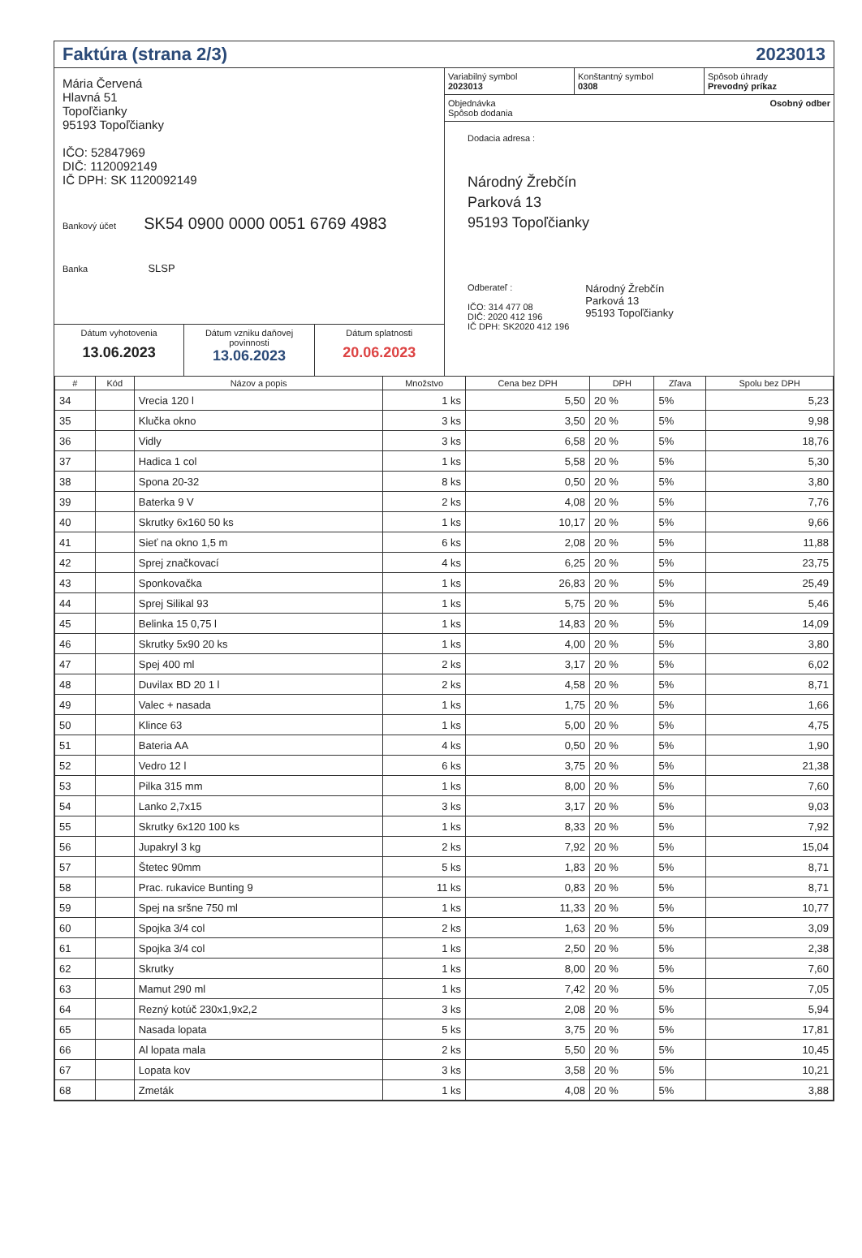Faktúra (strana 2/3) 2023013
Mária Červená
Hlavná 51
Topoľčianky
95193 Topoľčianky
IČO: 52847969
DIČ: 1120092149
IČ DPH: SK 1120092149
Bankový účet SK54 0900 0000 0051 6769 4983
Banka SLSP
Dátum vyhotovenia
13.06.2023
Dátum vzniku daňovej povinnosti
13.06.2023
Dátum splatnosti
20.06.2023
Variabilný symbol
2023013
Konštantný symbol
0308
Spôsob úhrady
Prevodný príkaz
Objednávka
Spôsob dodania Osobný odber
Dodacia adresa :
Národný Žrebčín
Parková 13
95193 Topoľčianky
Odberateľ :
IČO: 314 477 08
DIČ: 2020 412 196
IČ DPH: SK2020 412 196
Národný Žrebčín
Parková 13
95193 Topoľčianky
| # | Kód | Názov a popis | Množstvo | Cena bez DPH | DPH | Zľava | Spolu bez DPH |
| --- | --- | --- | --- | --- | --- | --- | --- |
| 34 | | Vrecia 120 l | 1 ks | 5,50 | 20 % | 5% | 5,23 |
| 35 | | Klučka okno | 3 ks | 3,50 | 20 % | 5% | 9,98 |
| 36 | | Vidly | 3 ks | 6,58 | 20 % | 5% | 18,76 |
| 37 | | Hadica 1 col | 1 ks | 5,58 | 20 % | 5% | 5,30 |
| 38 | | Spona 20-32 | 8 ks | 0,50 | 20 % | 5% | 3,80 |
| 39 | | Baterka 9 V | 2 ks | 4,08 | 20 % | 5% | 7,76 |
| 40 | | Skrutky 6x160 50 ks | 1 ks | 10,17 | 20 % | 5% | 9,66 |
| 41 | | Sieť na okno 1,5 m | 6 ks | 2,08 | 20 % | 5% | 11,88 |
| 42 | | Sprej značkovací | 4 ks | 6,25 | 20 % | 5% | 23,75 |
| 43 | | Sponkovačka | 1 ks | 26,83 | 20 % | 5% | 25,49 |
| 44 | | Sprej Silikal 93 | 1 ks | 5,75 | 20 % | 5% | 5,46 |
| 45 | | Belinka 15 0,75 l | 1 ks | 14,83 | 20 % | 5% | 14,09 |
| 46 | | Skrutky 5x90 20 ks | 1 ks | 4,00 | 20 % | 5% | 3,80 |
| 47 | | Spej 400 ml | 2 ks | 3,17 | 20 % | 5% | 6,02 |
| 48 | | Duvilax BD 20 1 l | 2 ks | 4,58 | 20 % | 5% | 8,71 |
| 49 | | Valec + nasada | 1 ks | 1,75 | 20 % | 5% | 1,66 |
| 50 | | Klince 63 | 1 ks | 5,00 | 20 % | 5% | 4,75 |
| 51 | | Bateria AA | 4 ks | 0,50 | 20 % | 5% | 1,90 |
| 52 | | Vedro 12 l | 6 ks | 3,75 | 20 % | 5% | 21,38 |
| 53 | | Pilka 315 mm | 1 ks | 8,00 | 20 % | 5% | 7,60 |
| 54 | | Lanko 2,7x15 | 3 ks | 3,17 | 20 % | 5% | 9,03 |
| 55 | | Skrutky 6x120 100 ks | 1 ks | 8,33 | 20 % | 5% | 7,92 |
| 56 | | Jupakryl 3 kg | 2 ks | 7,92 | 20 % | 5% | 15,04 |
| 57 | | Štetec 90mm | 5 ks | 1,83 | 20 % | 5% | 8,71 |
| 58 | | Prac. rukavice Bunting 9 | 11 ks | 0,83 | 20 % | 5% | 8,71 |
| 59 | | Spej na sršne 750 ml | 1 ks | 11,33 | 20 % | 5% | 10,77 |
| 60 | | Spojka 3/4 col | 2 ks | 1,63 | 20 % | 5% | 3,09 |
| 61 | | Spojka 3/4 col | 1 ks | 2,50 | 20 % | 5% | 2,38 |
| 62 | | Skrutky | 1 ks | 8,00 | 20 % | 5% | 7,60 |
| 63 | | Mamut 290 ml | 1 ks | 7,42 | 20 % | 5% | 7,05 |
| 64 | | Rezný kotúč 230x1,9x2,2 | 3 ks | 2,08 | 20 % | 5% | 5,94 |
| 65 | | Nasada lopata | 5 ks | 3,75 | 20 % | 5% | 17,81 |
| 66 | | Al lopata mala | 2 ks | 5,50 | 20 % | 5% | 10,45 |
| 67 | | Lopata kov | 3 ks | 3,58 | 20 % | 5% | 10,21 |
| 68 | | Zmeták | 1 ks | 4,08 | 20 % | 5% | 3,88 |